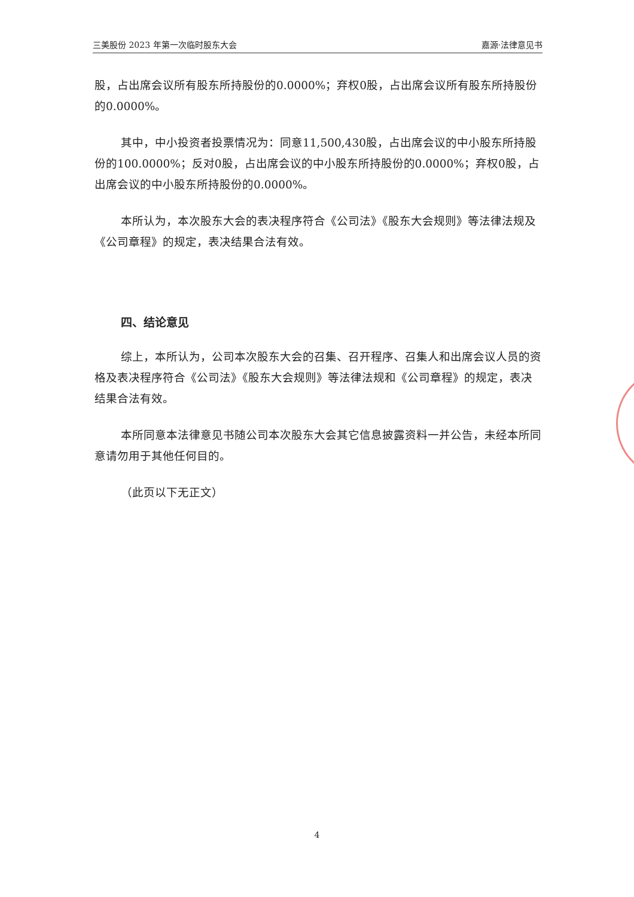三美股份 2023 年第一次临时股东大会 嘉源·法律意见书
股，占出席会议所有股东所持股份的0.0000%；弃权0股，占出席会议所有股东所持股份的0.0000%。
其中，中小投资者投票情况为：同意11,500,430股，占出席会议的中小股东所持股份的100.0000%；反对0股，占出席会议的中小股东所持股份的0.0000%；弃权0股，占出席会议的中小股东所持股份的0.0000%。
本所认为，本次股东大会的表决程序符合《公司法》《股东大会规则》等法律法规及《公司章程》的规定，表决结果合法有效。
四、结论意见
综上，本所认为，公司本次股东大会的召集、召开程序、召集人和出席会议人员的资格及表决程序符合《公司法》《股东大会规则》等法律法规和《公司章程》的规定，表决结果合法有效。
本所同意本法律意见书随公司本次股东大会其它信息披露资料一并公告，未经本所同意请勿用于其他任何目的。
（此页以下无正文）
4